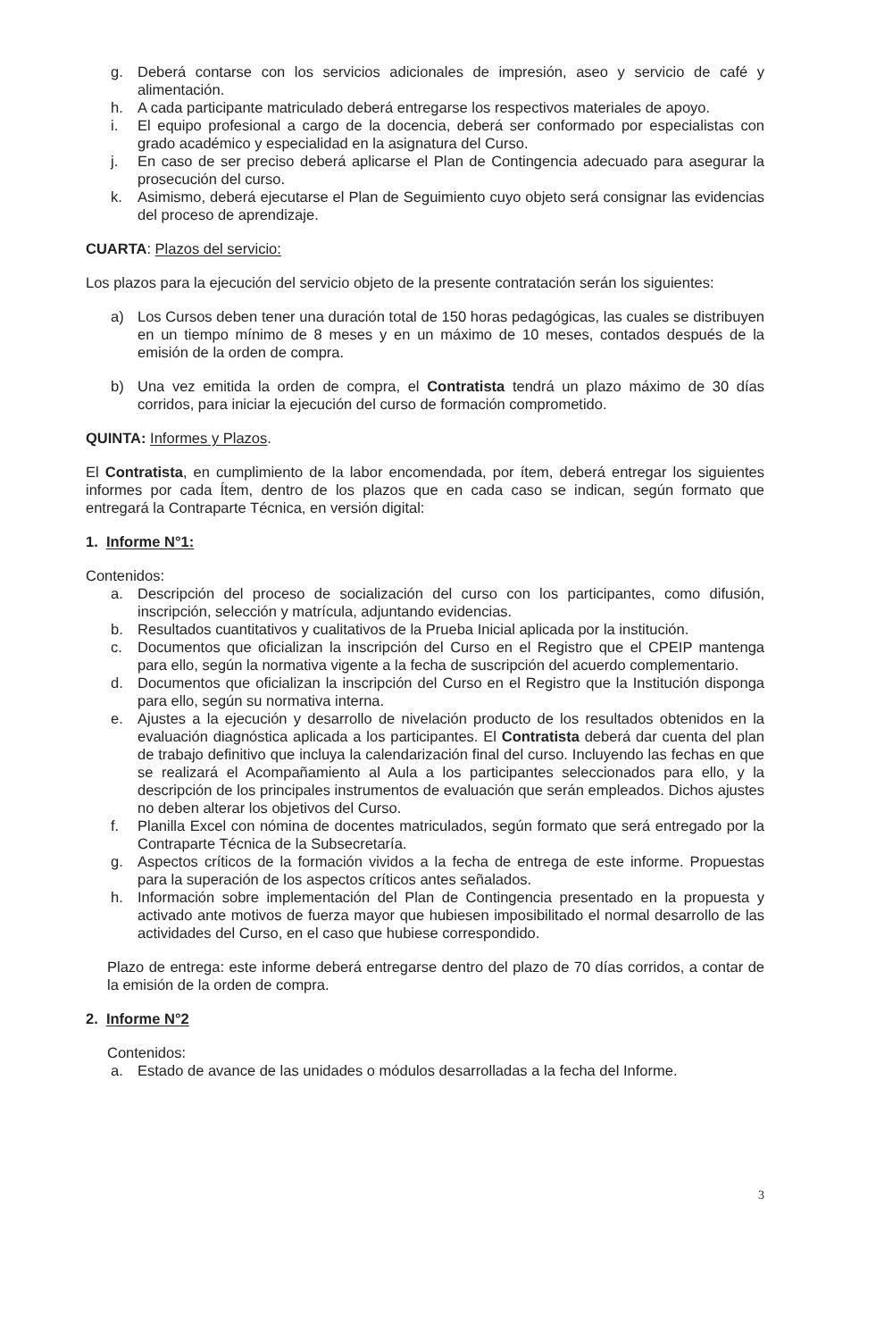g. Deberá contarse con los servicios adicionales de impresión, aseo y servicio de café y alimentación.
h. A cada participante matriculado deberá entregarse los respectivos materiales de apoyo.
i. El equipo profesional a cargo de la docencia, deberá ser conformado por especialistas con grado académico y especialidad en la asignatura del Curso.
j. En caso de ser preciso deberá aplicarse el Plan de Contingencia adecuado para asegurar la prosecución del curso.
k. Asimismo, deberá ejecutarse el Plan de Seguimiento cuyo objeto será consignar las evidencias del proceso de aprendizaje.
CUARTA: Plazos del servicio:
Los plazos para la ejecución del servicio objeto de la presente contratación serán los siguientes:
a) Los Cursos deben tener una duración total de 150 horas pedagógicas, las cuales se distribuyen en un tiempo mínimo de 8 meses y en un máximo de 10 meses, contados después de la emisión de la orden de compra.
b) Una vez emitida la orden de compra, el Contratista tendrá un plazo máximo de 30 días corridos, para iniciar la ejecución del curso de formación comprometido.
QUINTA: Informes y Plazos.
El Contratista, en cumplimiento de la labor encomendada, por ítem, deberá entregar los siguientes informes por cada Ítem, dentro de los plazos que en cada caso se indican, según formato que entregará la Contraparte Técnica, en versión digital:
1. Informe N°1:
Contenidos:
a. Descripción del proceso de socialización del curso con los participantes, como difusión, inscripción, selección y matrícula, adjuntando evidencias.
b. Resultados cuantitativos y cualitativos de la Prueba Inicial aplicada por la institución.
c. Documentos que oficializan la inscripción del Curso en el Registro que el CPEIP mantenga para ello, según la normativa vigente a la fecha de suscripción del acuerdo complementario.
d. Documentos que oficializan la inscripción del Curso en el Registro que la Institución disponga para ello, según su normativa interna.
e. Ajustes a la ejecución y desarrollo de nivelación producto de los resultados obtenidos en la evaluación diagnóstica aplicada a los participantes. El Contratista deberá dar cuenta del plan de trabajo definitivo que incluya la calendarización final del curso. Incluyendo las fechas en que se realizará el Acompañamiento al Aula a los participantes seleccionados para ello, y la descripción de los principales instrumentos de evaluación que serán empleados. Dichos ajustes no deben alterar los objetivos del Curso.
f. Planilla Excel con nómina de docentes matriculados, según formato que será entregado por la Contraparte Técnica de la Subsecretaría.
g. Aspectos críticos de la formación vividos a la fecha de entrega de este informe. Propuestas para la superación de los aspectos críticos antes señalados.
h. Información sobre implementación del Plan de Contingencia presentado en la propuesta y activado ante motivos de fuerza mayor que hubiesen imposibilitado el normal desarrollo de las actividades del Curso, en el caso que hubiese correspondido.
Plazo de entrega: este informe deberá entregarse dentro del plazo de 70 días corridos, a contar de la emisión de la orden de compra.
2. Informe N°2
Contenidos:
a. Estado de avance de las unidades o módulos desarrolladas a la fecha del Informe.
3